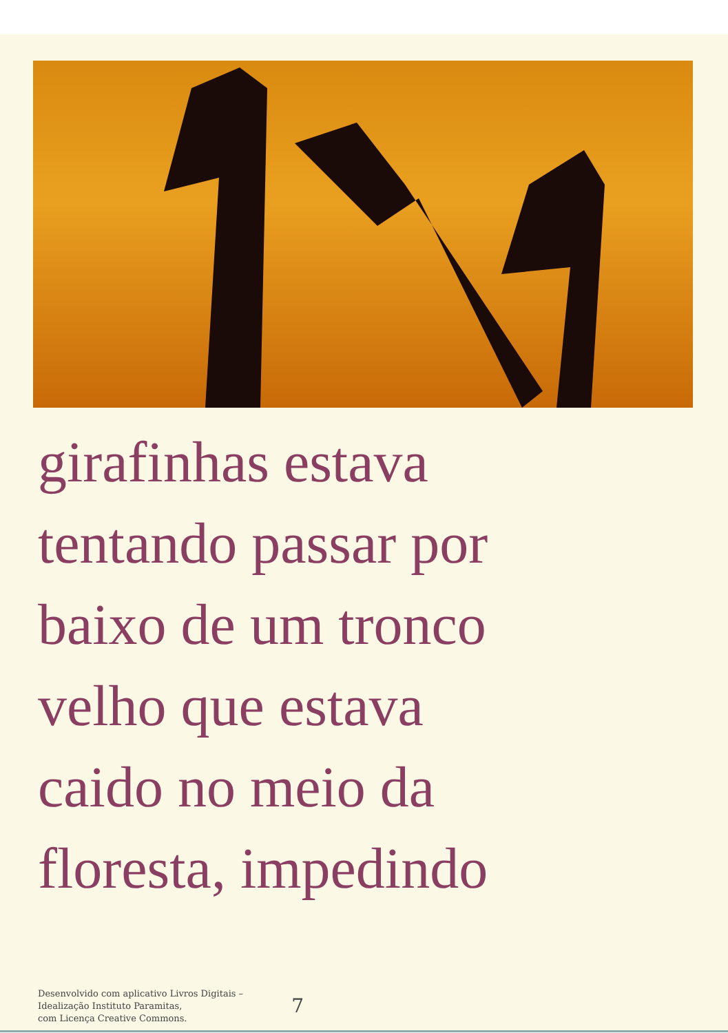girafinhas estava
tentando passar por
baixo de um tronco
velho que estava
caido no meio da
floresta, impedindo
Desenvolvido com aplicativo Livros Digitais –
Idealização Instituto Paramitas,
com Licença Creative Commons.
7